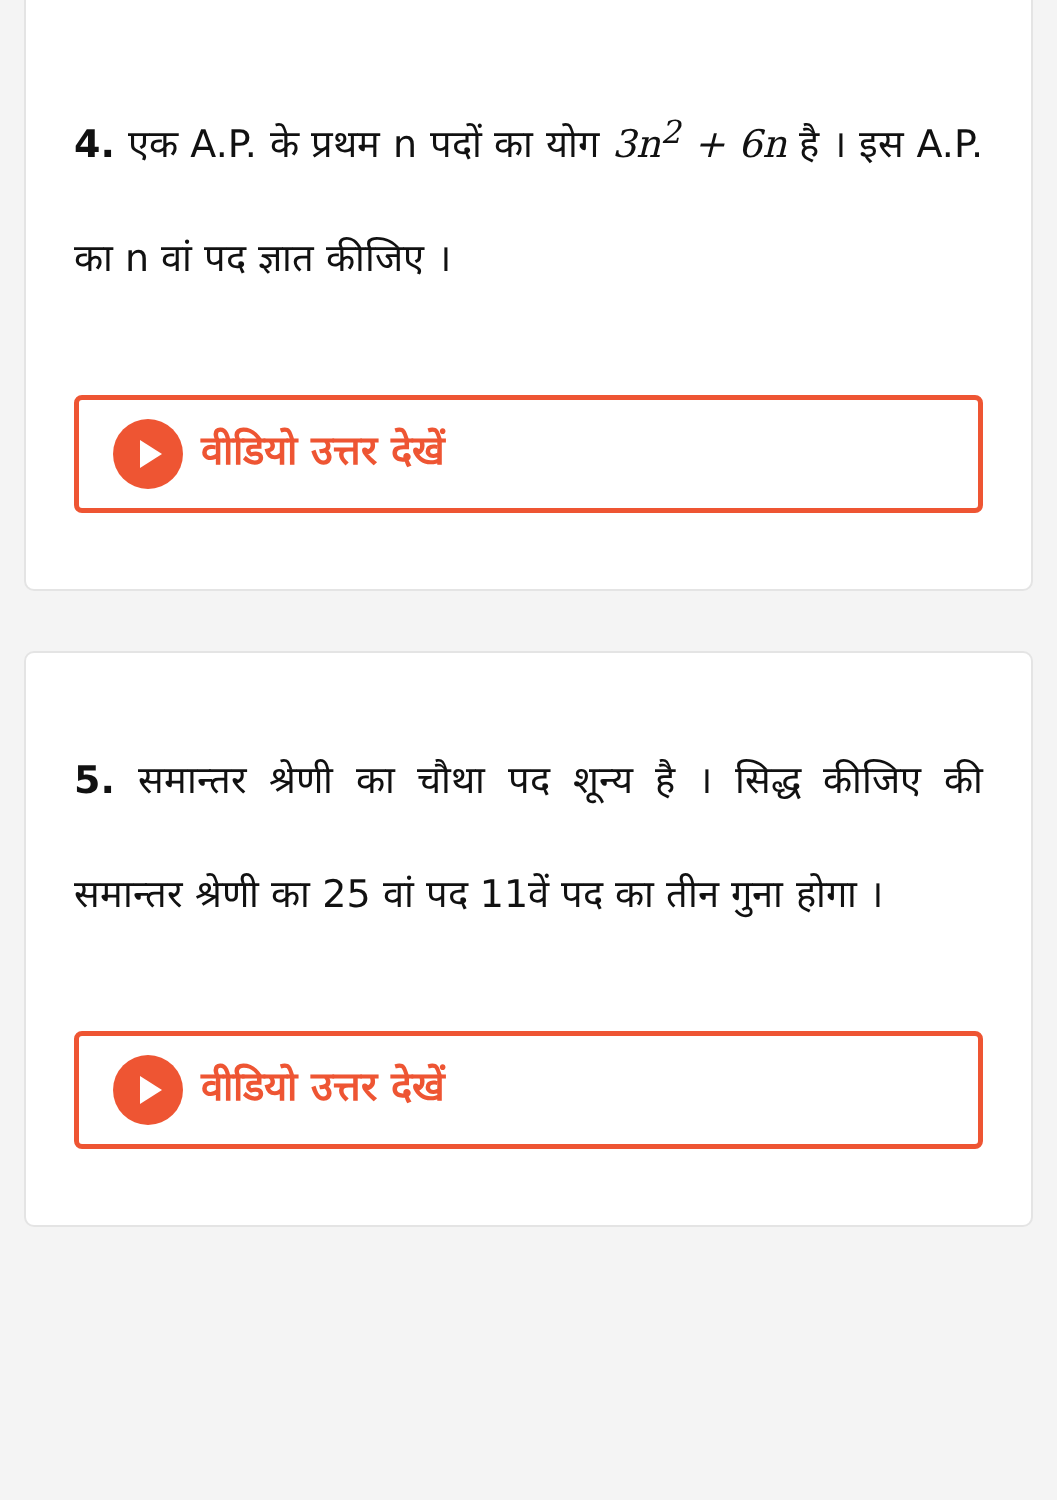4. एक A.P. के प्रथम n पदों का योग 3n<sup>2</sup> + 6n है । इस A.P. का n वां पद ज्ञात कीजिए ।
वीडियो उत्तर देखें
5. समान्तर श्रेणी का चौथा पद शून्य है । सिद्ध कीजिए की समान्तर श्रेणी का 25 वां पद 11वें पद का तीन गुना होगा ।
वीडियो उत्तर देखें